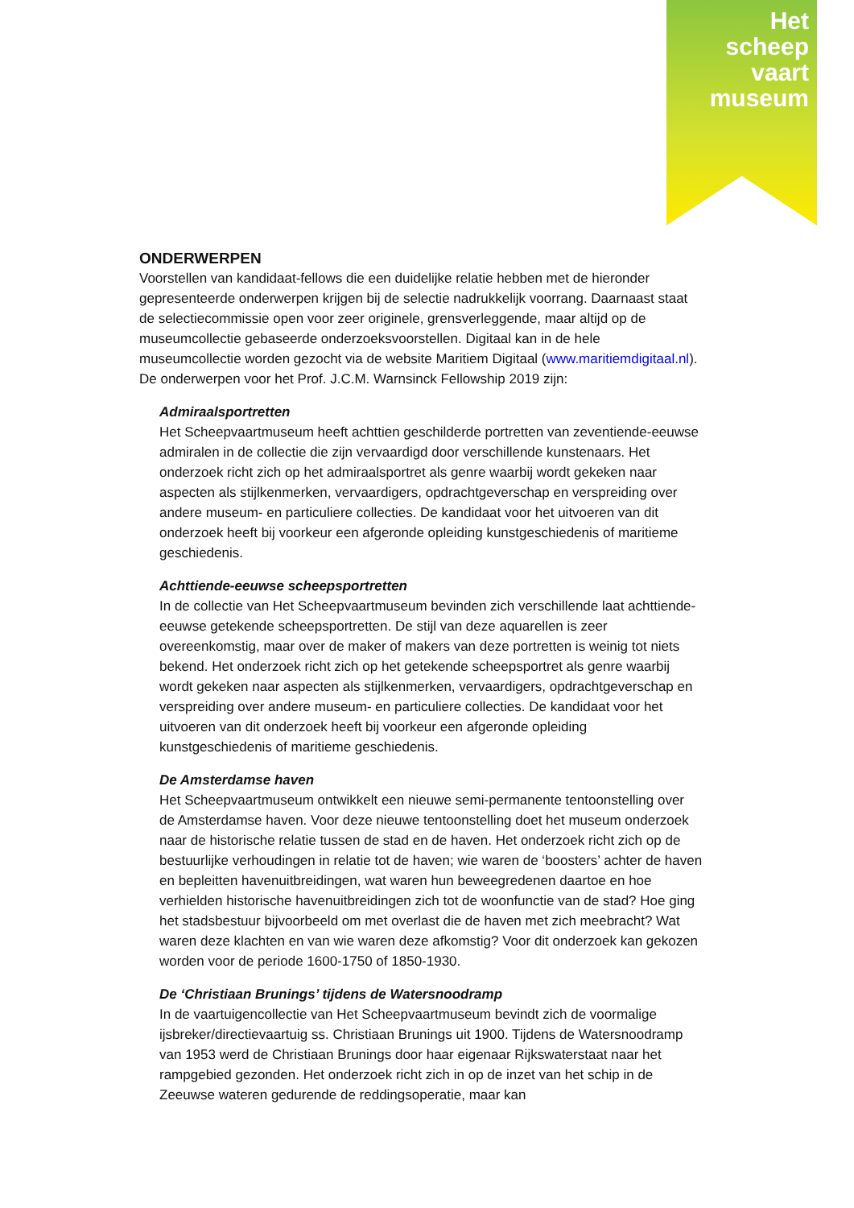Het
scheep
vaart
museum
ONDERWERPEN
Voorstellen van kandidaat-fellows die een duidelijke relatie hebben met de hieronder gepresenteerde onderwerpen krijgen bij de selectie nadrukkelijk voorrang. Daarnaast staat de selectiecommissie open voor zeer originele, grensverleggende, maar altijd op de museumcollectie gebaseerde onderzoeksvoorstellen. Digitaal kan in de hele museumcollectie worden gezocht via de website Maritiem Digitaal (www.maritiemdigitaal.nl). De onderwerpen voor het Prof. J.C.M. Warnsinck Fellowship 2019 zijn:
Admiraalsportretten
Het Scheepvaartmuseum heeft achttien geschilderde portretten van zeventiende-eeuwse admiralen in de collectie die zijn vervaardigd door verschillende kunstenaars. Het onderzoek richt zich op het admiraalsportret als genre waarbij wordt gekeken naar aspecten als stijlkenmerken, vervaardigers, opdrachtgeverschap en verspreiding over andere museum- en particuliere collecties. De kandidaat voor het uitvoeren van dit onderzoek heeft bij voorkeur een afgeronde opleiding kunstgeschiedenis of maritieme geschiedenis.
Achttiende-eeuwse scheepsportretten
In de collectie van Het Scheepvaartmuseum bevinden zich verschillende laat achttiende-eeuwse getekende scheepsportretten. De stijl van deze aquarellen is zeer overeenkomstig, maar over de maker of makers van deze portretten is weinig tot niets bekend. Het onderzoek richt zich op het getekende scheepsportret als genre waarbij wordt gekeken naar aspecten als stijlkenmerken, vervaardigers, opdrachtgeverschap en verspreiding over andere museum- en particuliere collecties. De kandidaat voor het uitvoeren van dit onderzoek heeft bij voorkeur een afgeronde opleiding kunstgeschiedenis of maritieme geschiedenis.
De Amsterdamse haven
Het Scheepvaartmuseum ontwikkelt een nieuwe semi-permanente tentoonstelling over de Amsterdamse haven. Voor deze nieuwe tentoonstelling doet het museum onderzoek naar de historische relatie tussen de stad en de haven. Het onderzoek richt zich op de bestuurlijke verhoudingen in relatie tot de haven; wie waren de ‘boosters’ achter de haven en bepleitten havenuitbreidingen, wat waren hun beweegredenen daartoe en hoe verhielden historische havenuitbreidingen zich tot de woonfunctie van de stad? Hoe ging het stadsbestuur bijvoorbeeld om met overlast die de haven met zich meebracht? Wat waren deze klachten en van wie waren deze afkomstig? Voor dit onderzoek kan gekozen worden voor de periode 1600-1750 of 1850-1930.
De ‘Christiaan Brunings’ tijdens de Watersnoodramp
In de vaartuigencollectie van Het Scheepvaartmuseum bevindt zich de voormalige ijsbreker/directievaartuig ss. Christiaan Brunings uit 1900. Tijdens de Watersnoodramp van 1953 werd de Christiaan Brunings door haar eigenaar Rijkswaterstaat naar het rampgebied gezonden. Het onderzoek richt zich in op de inzet van het schip in de Zeeuwse wateren gedurende de reddingsoperatie, maar kan